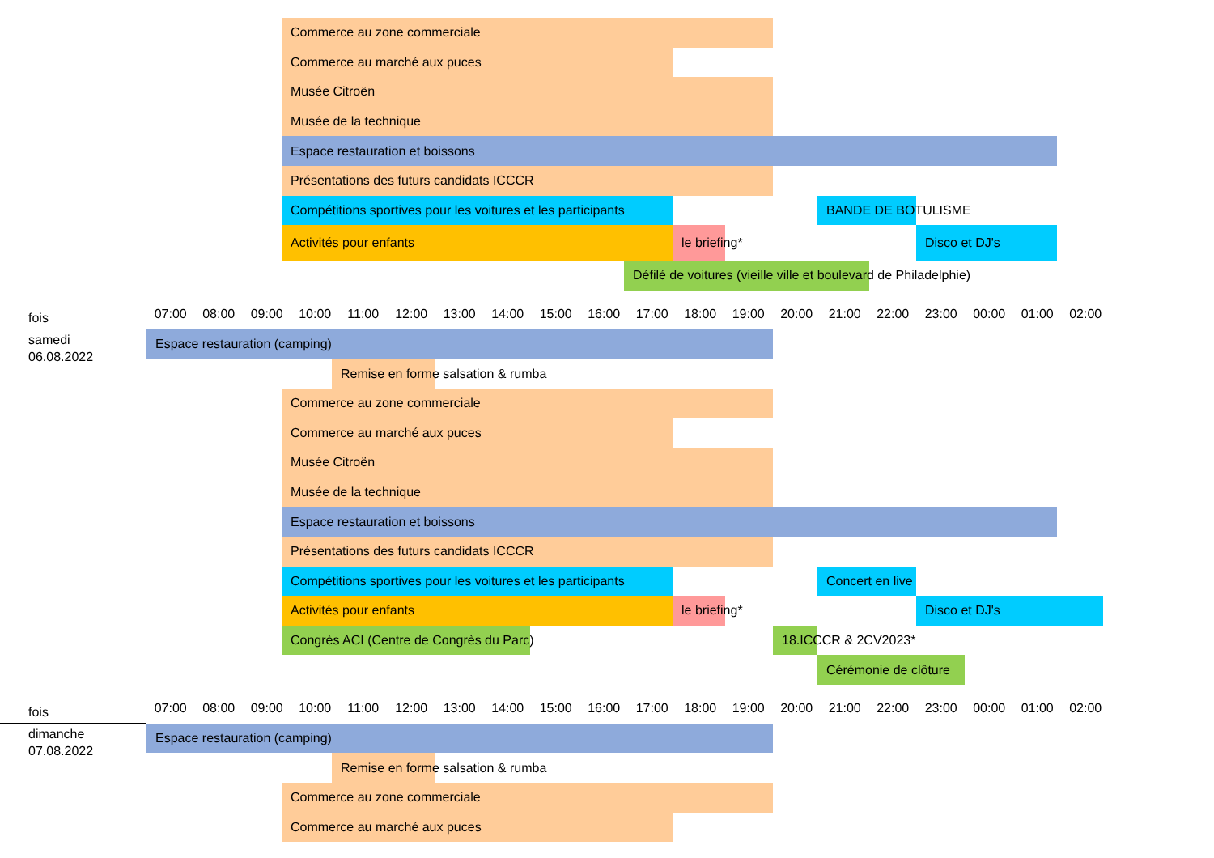Commerce au zone commerciale
Commerce au marché aux puces
Musée Citroën
Musée de la technique
Espace restauration et boissons
Présentations des futurs candidats ICCCR
Compétitions sportives pour les voitures et les participants BANDE DE BOTULISME
Activités pour enfants le briefing* Disco et DJ's
Défilé de voitures (vieille ville et boulevard de Philadelphie)
fois
07:00 08:00 09:00 10:00 11:00 12:00 13:00 14:00 15:00 16:00 17:00 18:00 19:00 20:00 21:00 22:00 23:00 00:00 01:00 02:00
samedi
Espace restauration (camping)
06.08.2022
Remise en forme salsation & rumba
Commerce au zone commerciale
Commerce au marché aux puces
Musée Citroën
Musée de la technique
Espace restauration et boissons
Présentations des futurs candidats ICCCR
Compétitions sportives pour les voitures et les participants Concert en live
Activités pour enfants le briefing* Disco et DJ's
Congrès ACI (Centre de Congrès du Parc) 18.ICCCR & 2CV2023*
Cérémonie de clôture
fois
07:00 08:00 09:00 10:00 11:00 12:00 13:00 14:00 15:00 16:00 17:00 18:00 19:00 20:00 21:00 22:00 23:00 00:00 01:00 02:00
dimanche
Espace restauration (camping)
07.08.2022
Remise en forme salsation & rumba
Commerce au zone commerciale
Commerce au marché aux puces